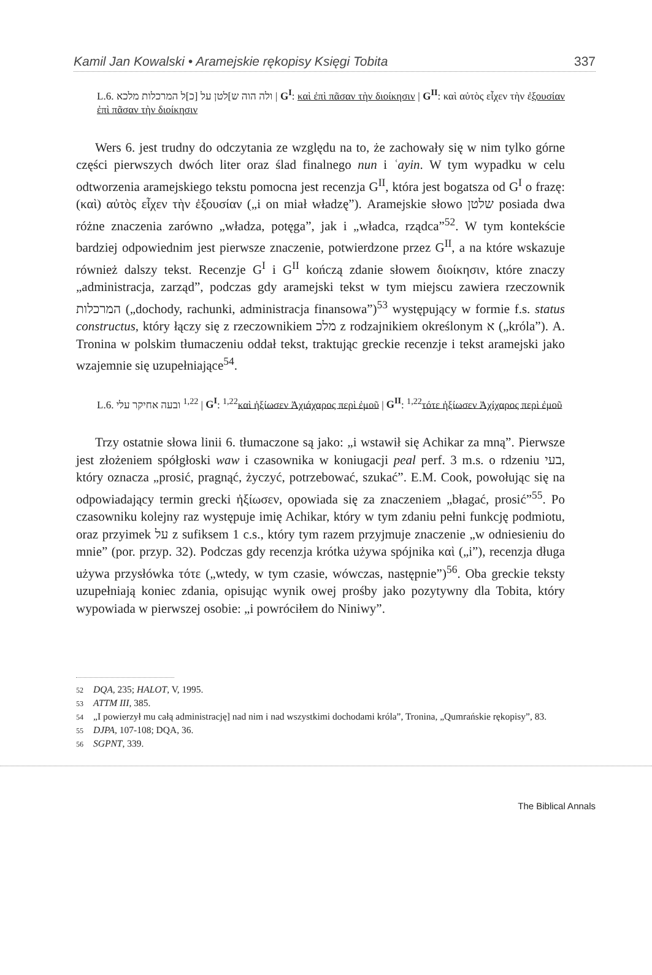Kamil Jan Kowalski • Aramejskie rękopisy Księgi Tobita 337
L.6. ולה הוה ש]לטן על [כ]ל המרכלות מלכא | G<sup>I</sup>: καὶ ἐπὶ πᾶσαν τὴν διοίκησιν | G<sup>II</sup>: καὶ αὐτὸς εἶχεν τὴν ἐξουσίαν ἐπὶ πᾶσαν τὴν διοίκησιν
Wers 6. jest trudny do odczytania ze względu na to, że zachowały się w nim tylko górne części pierwszych dwóch liter oraz ślad finalnego nun i ʿayin. W tym wypadku w celu odtworzenia aramejskiego tekstu pomocna jest recenzja G<sup>II</sup>, która jest bogatsza od G<sup>I</sup> o frazę: (καὶ) αὐτὸς εἶχεν τὴν ἐξουσίαν („i on miał władzę”). Aramejskie słowo שלטן posiada dwa różne znaczenia zarówno „władza, potęga”, jak i „władca, rządca”<sup>52</sup>. W tym kontekście bardziej odpowiednim jest pierwsze znaczenie, potwierdzone przez G<sup>II</sup>, a na które wskazuje również dalszy tekst. Recenzje G<sup>I</sup> i G<sup>II</sup> kończą zdanie słowem διοίκησιν, które znaczy „administracja, zarząd”, podczas gdy aramejski tekst w tym miejscu zawiera rzeczownik המרכלות („dochody, rachunki, administracja finansowa”)<sup>53</sup> występujący w formie f.s. status constructus, który łączy się z rzeczownikiem מלכ z rodzajnikiem określonym א („króla”). A. Tronina w polskim tłumaczeniu oddał tekst, traktując greckie recenzje i tekst aramejski jako wzajemnie się uzupełniające<sup>54</sup>.
L.6. ובעה אחיקר עלי <sup>1,22</sup> | G<sup>I</sup>: <sup>1,22</sup>καὶ ἠξίωσεν Ἀχιάχαρος περὶ ἐμοῦ | G<sup>II</sup>: <sup>1,22</sup>τότε ἠξίωσεν Ἀχίχαρος περὶ ἐμοῦ
Trzy ostatnie słowa linii 6. tłumaczone są jako: „i wstawił się Achikar za mną”. Pierwsze jest złożeniem spółgłoski waw i czasownika w koniugacji peal perf. 3 m.s. o rdzeniu בעי, który oznacza „prosić, pragnąć, życzyć, potrzebować, szukać”. E.M. Cook, powołując się na odpowiadający termin grecki ἠξίωσεν, opowiada się za znaczeniem „błagać, prosić”<sup>55</sup>. Po czasowniku kolejny raz występuje imię Achikar, który w tym zdaniu pełni funkcję podmiotu, oraz przyimek על z sufiksem 1 c.s., który tym razem przyjmuje znaczenie „w odniesieniu do mnie” (por. przyp. 32). Podczas gdy recenzja krótka używa spójnika καὶ („i”), recenzja długa używa przysłówka τότε („wtedy, w tym czasie, wówczas, następnie”)<sup>56</sup>. Oba greckie teksty uzupełniają koniec zdania, opisując wynik owej prośby jako pozytywny dla Tobita, który wypowiada w pierwszej osobie: „i powróciłem do Niniwy”.
52 DQA, 235; HALOT, V, 1995.
53 ATTM III, 385.
54 „I powierzył mu całą administrację] nad nim i nad wszystkimi dochodami króla”, Tronina, „Qumrańskie rękopisy”, 83.
55 DJPA, 107-108; DQA, 36.
56 SGPNT, 339.
The Biblical Annals